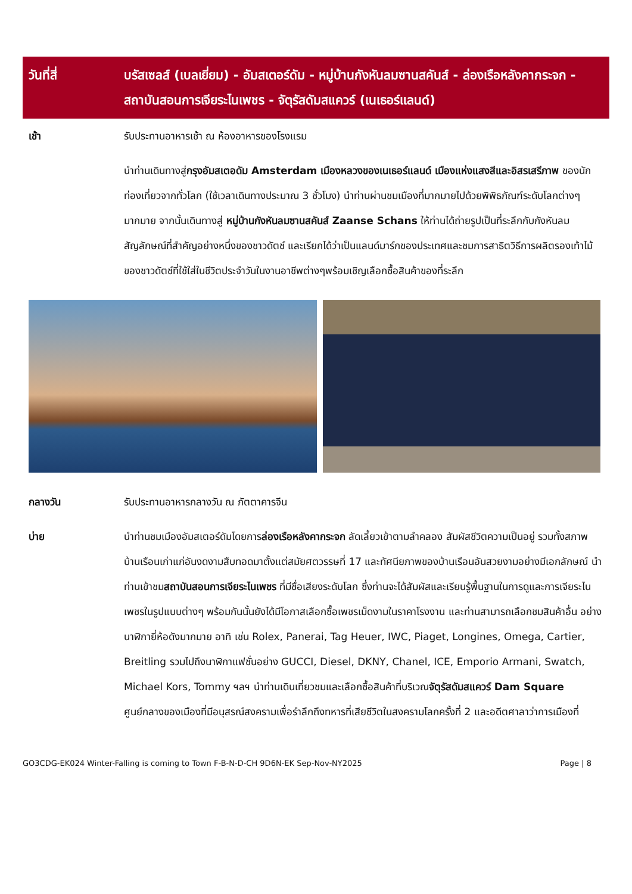| วันที่สี่ | บรัสเซลส์ (เบลเยี่ยม) - อัมสเตอร์ดัม - หมู่บ้านกังหันลมซานสคันส์ - ล่องเรือหลังคากระจก - สถาบันสอนการเจียระไนเพชร - จัตุรัสดัมสแควร์ (เนเธอร์แลนด์) |
| --- | --- |
| เช้า | รับประทานอาหารเช้า ณ ห้องอาหารของโรงแรม |
| | นำท่านเดินทางสู่ กรุงอัมสเตอดัม Amsterdam เมืองหลวงของเนเธอร์แลนด์ เมืองแห่งแสงสีและอิสรเสรีภาพ ของนักท่องเที่ยวจากทั่วโลก (ใช้เวลาเดินทางประมาณ 3 ชั่วโมง) นำท่านผ่านชมเมืองที่มากมายไปด้วยพิพิธภัณฑ์ระดับโลกต่างๆ มากมาย จากนั้นเดินทางสู่ หมู่บ้านกังหันลมซานสคันส์ Zaanse Schans ให้ท่านได้ถ่ายรูปเป็นที่ระลึกกับกังหันลม สัญลักษณ์ที่สำคัญอย่างหนึ่งของชาวดัตช์ และเรียกได้ว่าเป็นแลนด์มาร์กของประเทศและชมการสาธิตวิธีการผลิตรองเท้าไม้ของชาวดัตช์ที่ใช้ใส่ในชีวิตประจำวันในงานอาชีพต่างๆพร้อมเชิญเลือกซื้อสินค้าของที่ระลึก |
| กลางวัน | รับประทานอาหารกลางวัน ณ ภัตตาคารจีน |
| บ่าย | นำท่านชมเมืองอัมสเตอร์ดัมโดยการ ล่องเรือหลังคากระจก ลัดเลี้ยวเข้าตามลำคลอง สัมผัสชีวิตความเป็นอยู่ รวมทั้งสภาพบ้านเรือนเก่าแก่อันงดงามสืบทอดมาตั้งแต่สมัยศตวรรษที่ 17 และทัศนียภาพของบ้านเรือนอันสวยงามอย่างมีเอกลักษณ์ นำท่านเข้าชม สถาบันสอนการเจียระไนเพชร ที่มีชื่อเสียงระดับโลก ซึ่งท่านจะได้สัมผัสและเรียนรู้พื้นฐานในการดูและการเจียระไนเพชรในรูปแบบต่างๆ พร้อมกันนั้นยังได้มีโอกาสเลือกซื้อเพชรเม็ดงามในราคาโรงงาน และท่านสามารถเลือกชมสินค้าอื่น อย่างนาฬิกายี่ห้อดังมากมาย อาทิ เช่น Rolex, Panerai, Tag Heuer, IWC, Piaget, Longines, Omega, Cartier, Breitling รวมไปถึงนาฬิกาแฟชั่นอย่าง GUCCI, Diesel, DKNY, Chanel, ICE, Emporio Armani, Swatch, Michael Kors, Tommy ฯลฯ นำท่านเดินเที่ยวชมและเลือกซื้อสินค้าที่บริเวณ จัตุรัสดัมสแควร์ Dam Square ศูนย์กลางของเมืองที่มีอนุสรณ์สงครามเพื่อรำลึกถึงทหารที่เสียชีวิตในสงครามโลกครั้งที่ 2 และอดีตศาลาว่าการเมืองที่ |
GO3CDG-EK024 Winter-Falling is coming to Town F-B-N-D-CH 9D6N-EK Sep-Nov-NY2025 Page | 8